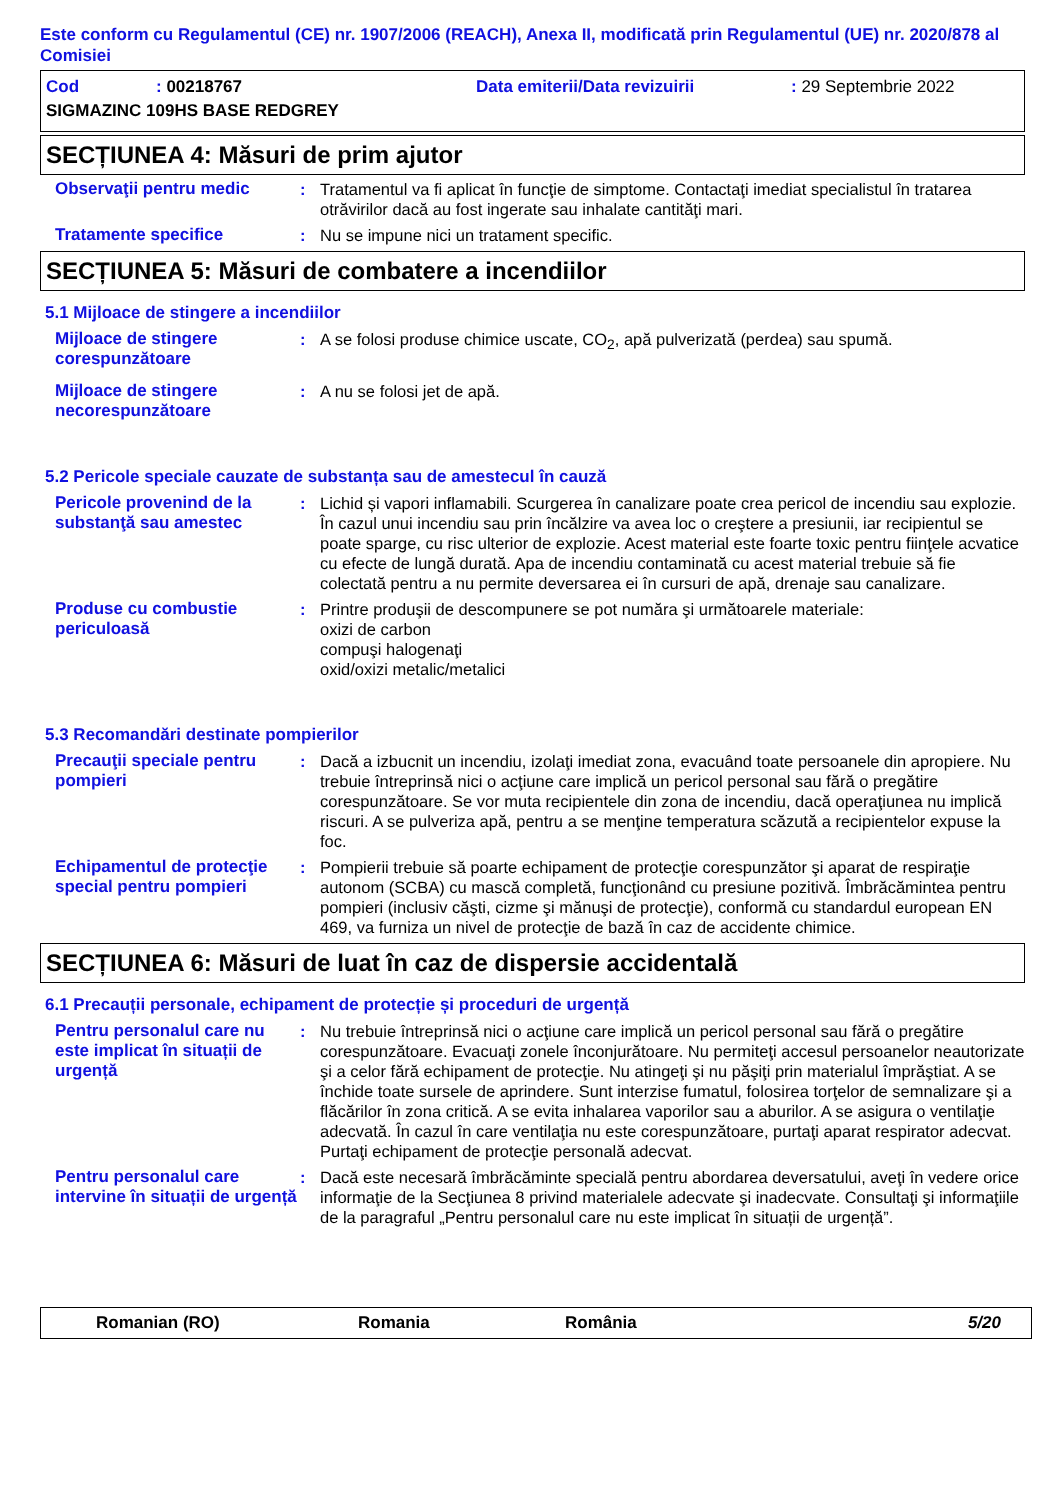Este conform cu Regulamentul (CE) nr. 1907/2006 (REACH), Anexa II, modificată prin Regulamentul (UE) nr. 2020/878 al Comisiei
| Cod | : 00218767 | Data emiterii/Data revizuirii | : 29 Septembrie 2022 |
| SIGMAZINC 109HS BASE REDGREY | | | |
SECȚIUNEA 4: Măsuri de prim ajutor
Observaţii pentru medic : Tratamentul va fi aplicat în funcţie de simptome. Contactaţi imediat specialistul în tratarea otrăvirilor dacă au fost ingerate sau inhalate cantităţi mari.
Tratamente specifice : Nu se impune nici un tratament specific.
SECȚIUNEA 5: Măsuri de combatere a incendiilor
5.1 Mijloace de stingere a incendiilor
Mijloace de stingere corespunzătoare
: A se folosi produse chimice uscate, CO<sub>2</sub>, apă pulverizată (perdea) sau spumă.
Mijloace de stingere necorespunzătoare
: A nu se folosi jet de apă.
5.2 Pericole speciale cauzate de substanța sau de amestecul în cauză
Pericole provenind de la substanţă sau amestec
: Lichid și vapori inflamabili. Scurgerea în canalizare poate crea pericol de incendiu sau explozie. În cazul unui incendiu sau prin încălzire va avea loc o creştere a presiunii, iar recipientul se poate sparge, cu risc ulterior de explozie. Acest material este foarte toxic pentru fiinţele acvatice cu efecte de lungă durată. Apa de incendiu contaminată cu acest material trebuie să fie colectată pentru a nu permite deversarea ei în cursuri de apă, drenaje sau canalizare.
Produse cu combustie periculoasă
: Printre produşii de descompunere se pot număra şi următoarele materiale:
oxizi de carbon
compuşi halogenaţi
oxid/oxizi metalic/metalici
5.3 Recomandări destinate pompierilor
Precauţii speciale pentru pompieri
: Dacă a izbucnit un incendiu, izolaţi imediat zona, evacuând toate persoanele din apropiere. Nu trebuie întreprinsă nici o acţiune care implică un pericol personal sau fără o pregătire corespunzătoare. Se vor muta recipientele din zona de incendiu, dacă operaţiunea nu implică riscuri. A se pulveriza apă, pentru a se menţine temperatura scăzută a recipientelor expuse la foc.
Echipamentul de protecţie special pentru pompieri
: Pompierii trebuie să poarte echipament de protecţie corespunzător şi aparat de respiraţie autonom (SCBA) cu mască completă, funcţionând cu presiune pozitivă. Îmbrăcămintea pentru pompieri (inclusiv căşti, cizme şi mănuşi de protecţie), conformă cu standardul european EN 469, va furniza un nivel de protecţie de bază în caz de accidente chimice.
SECȚIUNEA 6: Măsuri de luat în caz de dispersie accidentală
6.1 Precauții personale, echipament de protecție și proceduri de urgență
Pentru personalul care nu este implicat în situații de urgență
: Nu trebuie întreprinsă nici o acţiune care implică un pericol personal sau fără o pregătire corespunzătoare. Evacuaţi zonele înconjurătoare. Nu permiteţi accesul persoanelor neautorizate şi a celor fără echipament de protecţie. Nu atingeţi şi nu păşiţi prin materialul împrăştiat. A se închide toate sursele de aprindere. Sunt interzise fumatul, folosirea torţelor de semnalizare şi a flăcărilor în zona critică. A se evita inhalarea vaporilor sau a aburilor. A se asigura o ventilaţie adecvată. În cazul în care ventilaţia nu este corespunzătoare, purtaţi aparat respirator adecvat. Purtaţi echipament de protecţie personală adecvat.
Pentru personalul care intervine în situații de urgență
: Dacă este necesară îmbrăcăminte specială pentru abordarea deversatului, aveţi în vedere orice informaţie de la Secţiunea 8 privind materialele adecvate şi inadecvate. Consultaţi şi informaţiile de la paragraful „Pentru personalul care nu este implicat în situații de urgență”.
Romanian (RO) Romania România 5/20